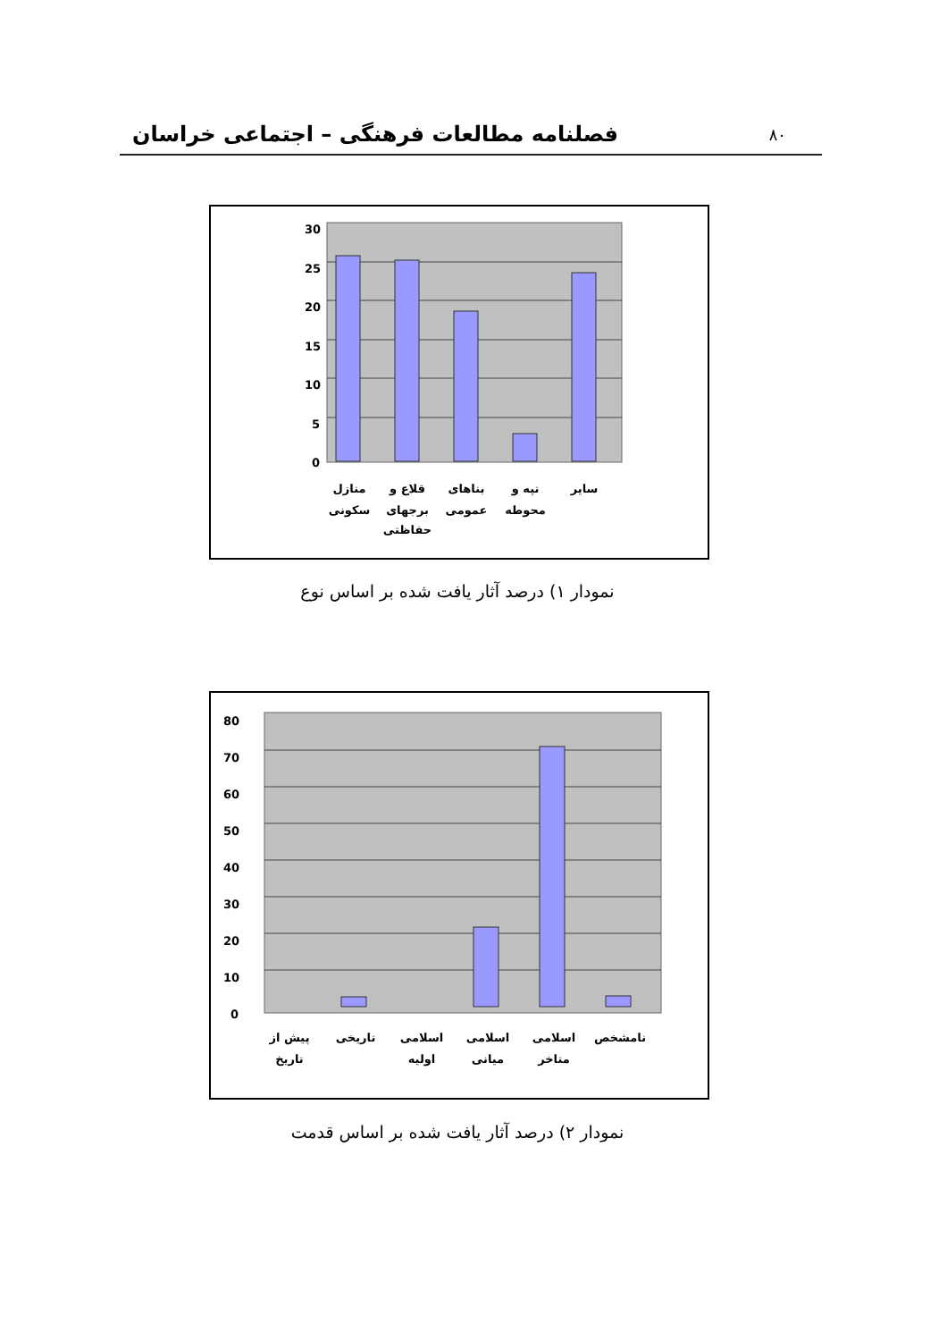۸۰ فصلنامه مطالعات فرهنگی – اجتماعی خراسان
30
25
20
15
10
5
0
منازل
سکونی
قلاع و
برجهای
حفاظتی
بناهای
عمومی
تپه و
محوطه
سایر
نمودار ۱) درصد آثار یافت شده بر اساس نوع
80
70
60
50
40
30
20
10
0
پیش از
تاریخ
تاریخی
اسلامی
اولیه
اسلامی
میانی
اسلامی
متاخر
نامشخص
نمودار ۲) درصد آثار یافت شده بر اساس قدمت